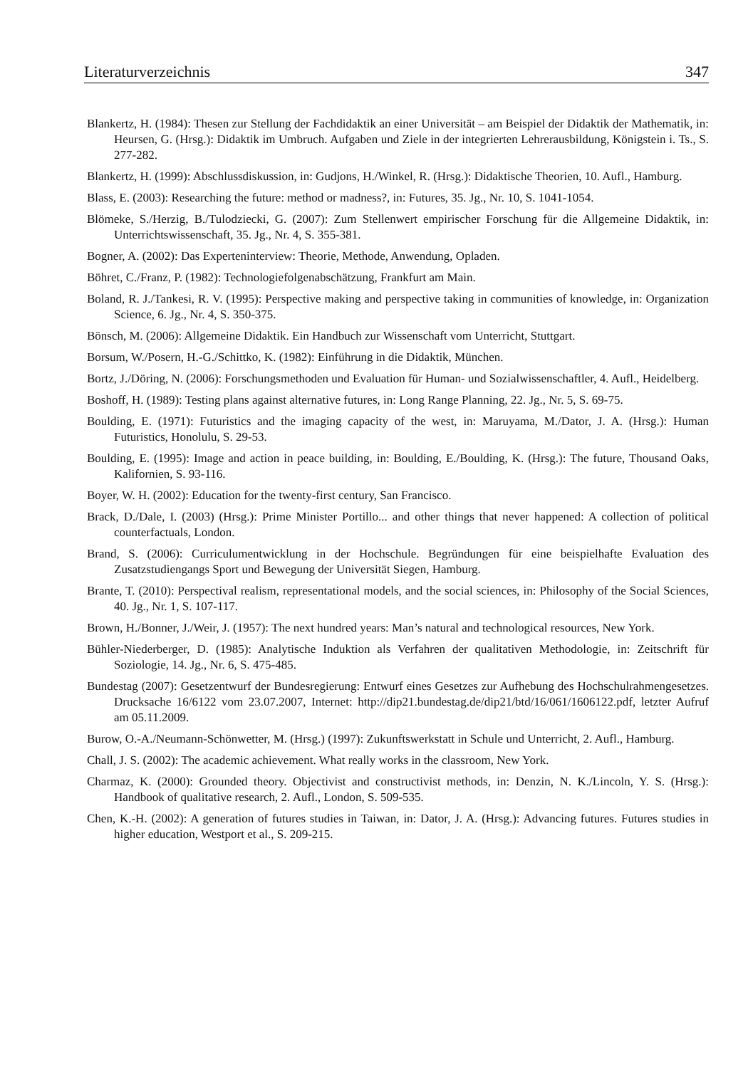Literaturverzeichnis 347
Blankertz, H. (1984): Thesen zur Stellung der Fachdidaktik an einer Universität – am Beispiel der Didaktik der Mathematik, in: Heursen, G. (Hrsg.): Didaktik im Umbruch. Aufgaben und Ziele in der integrierten Lehrerausbildung, Königstein i. Ts., S. 277-282.
Blankertz, H. (1999): Abschlussdiskussion, in: Gudjons, H./Winkel, R. (Hrsg.): Didaktische Theorien, 10. Aufl., Hamburg.
Blass, E. (2003): Researching the future: method or madness?, in: Futures, 35. Jg., Nr. 10, S. 1041-1054.
Blömeke, S./Herzig, B./Tulodziecki, G. (2007): Zum Stellenwert empirischer Forschung für die Allgemeine Didaktik, in: Unterrichtswissenschaft, 35. Jg., Nr. 4, S. 355-381.
Bogner, A. (2002): Das Experteninterview: Theorie, Methode, Anwendung, Opladen.
Böhret, C./Franz, P. (1982): Technologiefolgenabschätzung, Frankfurt am Main.
Boland, R. J./Tankesi, R. V. (1995): Perspective making and perspective taking in communities of knowledge, in: Organization Science, 6. Jg., Nr. 4, S. 350-375.
Bönsch, M. (2006): Allgemeine Didaktik. Ein Handbuch zur Wissenschaft vom Unterricht, Stuttgart.
Borsum, W./Posern, H.-G./Schittko, K. (1982): Einführung in die Didaktik, München.
Bortz, J./Döring, N. (2006): Forschungsmethoden und Evaluation für Human- und Sozialwissenschaftler, 4. Aufl., Heidelberg.
Boshoff, H. (1989): Testing plans against alternative futures, in: Long Range Planning, 22. Jg., Nr. 5, S. 69-75.
Boulding, E. (1971): Futuristics and the imaging capacity of the west, in: Maruyama, M./Dator, J. A. (Hrsg.): Human Futuristics, Honolulu, S. 29-53.
Boulding, E. (1995): Image and action in peace building, in: Boulding, E./Boulding, K. (Hrsg.): The future, Thousand Oaks, Kalifornien, S. 93-116.
Boyer, W. H. (2002): Education for the twenty-first century, San Francisco.
Brack, D./Dale, I. (2003) (Hrsg.): Prime Minister Portillo... and other things that never happened: A collection of political counterfactuals, London.
Brand, S. (2006): Curriculumentwicklung in der Hochschule. Begründungen für eine beispielhafte Evaluation des Zusatzstudiengangs Sport und Bewegung der Universität Siegen, Hamburg.
Brante, T. (2010): Perspectival realism, representational models, and the social sciences, in: Philosophy of the Social Sciences, 40. Jg., Nr. 1, S. 107-117.
Brown, H./Bonner, J./Weir, J. (1957): The next hundred years: Man’s natural and technological resources, New York.
Bühler-Niederberger, D. (1985): Analytische Induktion als Verfahren der qualitativen Methodologie, in: Zeitschrift für Soziologie, 14. Jg., Nr. 6, S. 475-485.
Bundestag (2007): Gesetzentwurf der Bundesregierung: Entwurf eines Gesetzes zur Aufhebung des Hochschulrahmengesetzes. Drucksache 16/6122 vom 23.07.2007, Internet: http://dip21.bundestag.de/dip21/btd/16/061/1606122.pdf, letzter Aufruf am 05.11.2009.
Burow, O.-A./Neumann-Schönwetter, M. (Hrsg.) (1997): Zukunftswerkstatt in Schule und Unterricht, 2. Aufl., Hamburg.
Chall, J. S. (2002): The academic achievement. What really works in the classroom, New York.
Charmaz, K. (2000): Grounded theory. Objectivist and constructivist methods, in: Denzin, N. K./Lincoln, Y. S. (Hrsg.): Handbook of qualitative research, 2. Aufl., London, S. 509-535.
Chen, K.-H. (2002): A generation of futures studies in Taiwan, in: Dator, J. A. (Hrsg.): Advancing futures. Futures studies in higher education, Westport et al., S. 209-215.